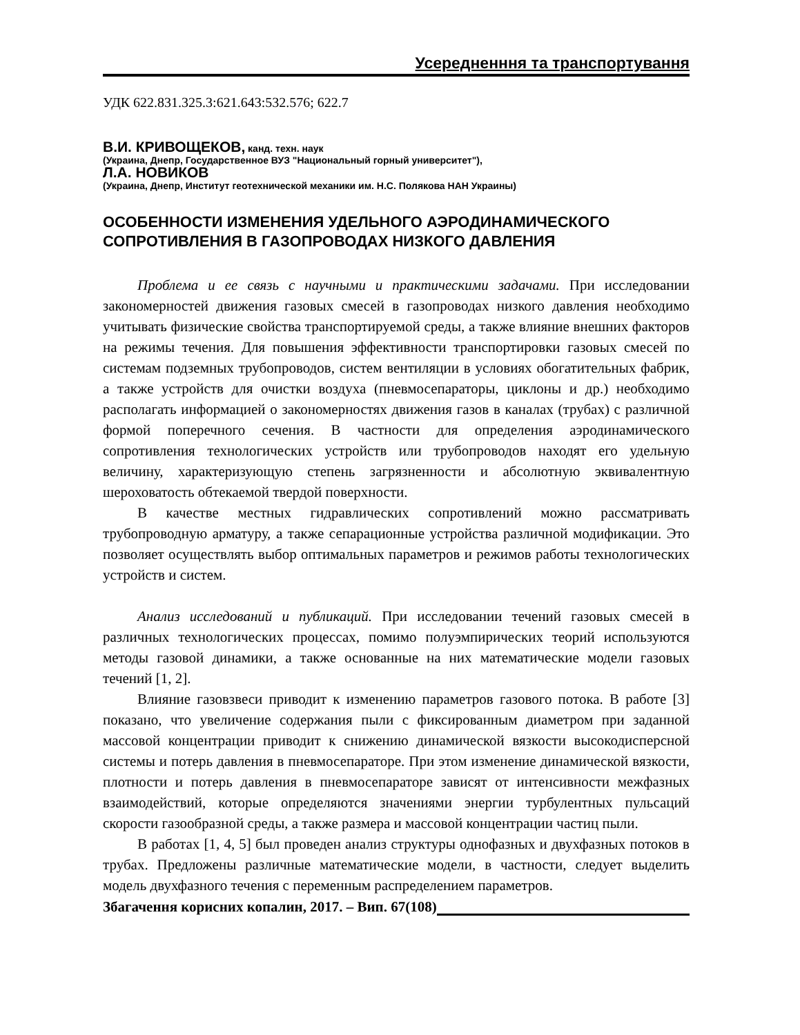Усередненння та транспортування
УДК 622.831.325.3:621.643:532.576; 622.7
В.И. КРИВОЩЕКОВ, канд. техн. наук
(Украина, Днепр, Государственное ВУЗ "Национальный горный университет"),
Л.А. НОВИКОВ
(Украина, Днепр, Институт геотехнической механики им. Н.С. Полякова НАН Украины)
ОСОБЕННОСТИ ИЗМЕНЕНИЯ УДЕЛЬНОГО АЭРОДИНАМИЧЕСКОГО СОПРОТИВЛЕНИЯ В ГАЗОПРОВОДАХ НИЗКОГО ДАВЛЕНИЯ
Проблема и ее связь с научными и практическими задачами. При исследовании закономерностей движения газовых смесей в газопроводах низкого давления необходимо учитывать физические свойства транспортируемой среды, а также влияние внешних факторов на режимы течения. Для повышения эффективности транспортировки газовых смесей по системам подземных трубопроводов, систем вентиляции в условиях обогатительных фабрик, а также устройств для очистки воздуха (пневмосепараторы, циклоны и др.) необходимо располагать информацией о закономерностях движения газов в каналах (трубах) с различной формой поперечного сечения. В частности для определения аэродинамического сопротивления технологических устройств или трубопроводов находят его удельную величину, характеризующую степень загрязненности и абсолютную эквивалентную шероховатость обтекаемой твердой поверхности.
В качестве местных гидравлических сопротивлений можно рассматривать трубопроводную арматуру, а также сепарационные устройства различной модификации. Это позволяет осуществлять выбор оптимальных параметров и режимов работы технологических устройств и систем.
Анализ исследований и публикаций. При исследовании течений газовых смесей в различных технологических процессах, помимо полуэмпирических теорий используются методы газовой динамики, а также основанные на них математические модели газовых течений [1, 2].
Влияние газовзвеси приводит к изменению параметров газового потока. В работе [3] показано, что увеличение содержания пыли с фиксированным диаметром при заданной массовой концентрации приводит к снижению динамической вязкости высокодисперсной системы и потерь давления в пневмосепараторе. При этом изменение динамической вязкости, плотности и потерь давления в пневмосепараторе зависят от интенсивности межфазных взаимодействий, которые определяются значениями энергии турбулентных пульсаций скорости газообразной среды, а также размера и массовой концентрации частиц пыли.
В работах [1, 4, 5] был проведен анализ структуры однофазных и двухфазных потоков в трубах. Предложены различные математические модели, в частности, следует выделить модель двухфазного течения с переменным распределением параметров.
Збагачення корисних копалин, 2017. – Вип. 67(108)